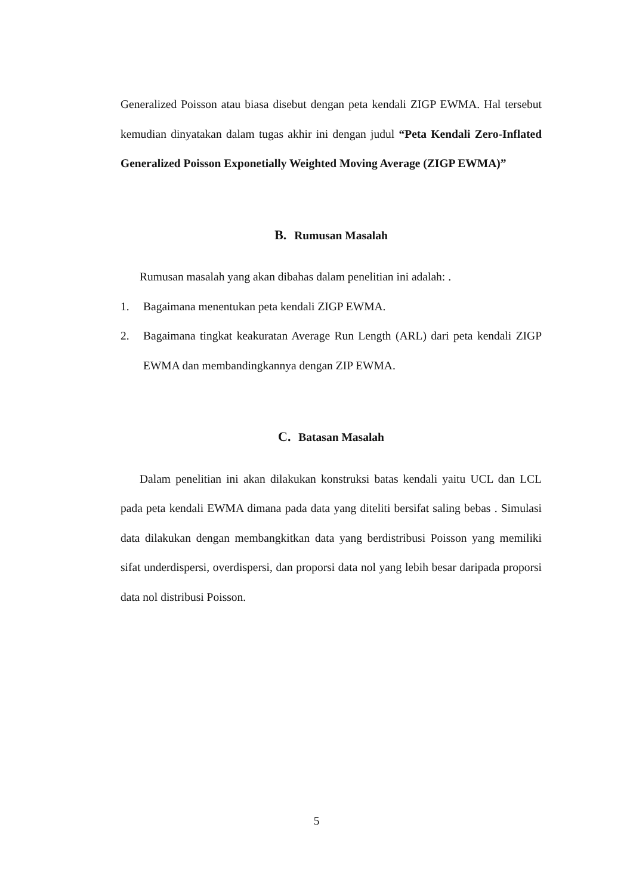Generalized Poisson atau biasa disebut dengan peta kendali ZIGP EWMA. Hal tersebut kemudian dinyatakan dalam tugas akhir ini dengan judul “Peta Kendali Zero-Inflated Generalized Poisson Exponetially Weighted Moving Average (ZIGP EWMA)”
B. Rumusan Masalah
Rumusan masalah yang akan dibahas dalam penelitian ini adalah: .
1. Bagaimana menentukan peta kendali ZIGP EWMA.
2. Bagaimana tingkat keakuratan Average Run Length (ARL) dari peta kendali ZIGP EWMA dan membandingkannya dengan ZIP EWMA.
C. Batasan Masalah
Dalam penelitian ini akan dilakukan konstruksi batas kendali yaitu UCL dan LCL pada peta kendali EWMA dimana pada data yang diteliti bersifat saling bebas . Simulasi data dilakukan dengan membangkitkan data yang berdistribusi Poisson yang memiliki sifat underdispersi, overdispersi, dan proporsi data nol yang lebih besar daripada proporsi data nol distribusi Poisson.
5